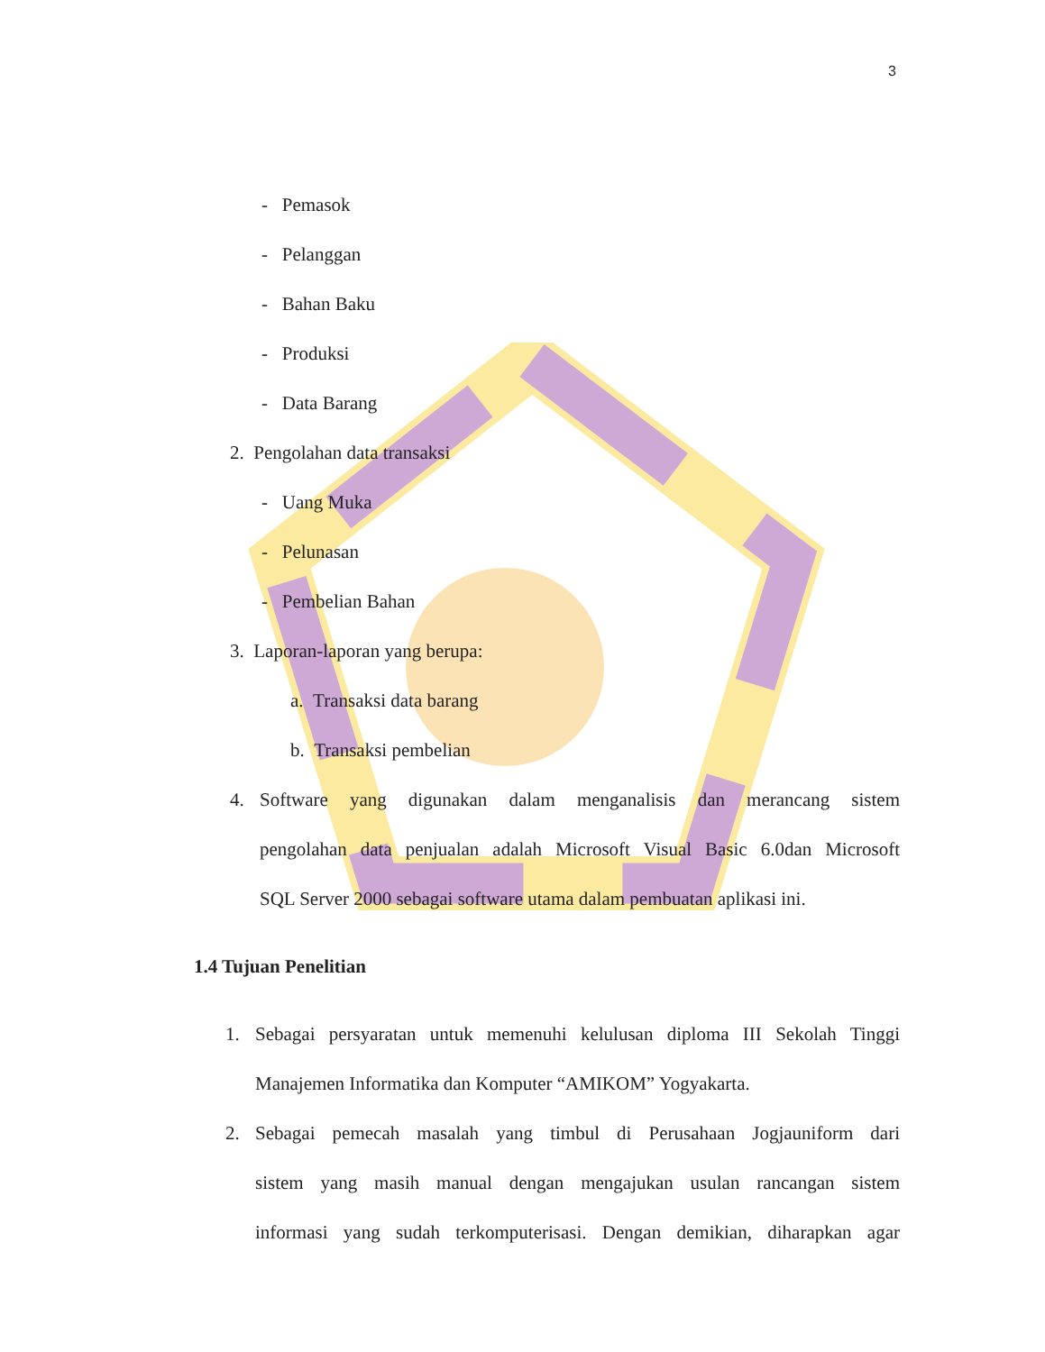3
- Pemasok
- Pelanggan
- Bahan Baku
- Produksi
- Data Barang
2. Pengolahan data transaksi
- Uang Muka
- Pelunasan
- Pembelian Bahan
3. Laporan-laporan yang berupa:
a. Transaksi data barang
b. Transaksi pembelian
4.
Software yang digunakan dalam menganalisis dan merancang sistem
pengolahan data penjualan adalah Microsoft Visual Basic 6.0dan Microsoft
SQL Server 2000 sebagai software utama dalam pembuatan aplikasi ini.
1.4 Tujuan Penelitian
1.
Sebagai persyaratan untuk memenuhi kelulusan diploma III Sekolah Tinggi
Manajemen Informatika dan Komputer “AMIKOM” Yogyakarta.
2.
Sebagai pemecah masalah yang timbul di Perusahaan Jogjauniform dari
sistem yang masih manual dengan mengajukan usulan rancangan sistem
informasi yang sudah terkomputerisasi. Dengan demikian, diharapkan agar